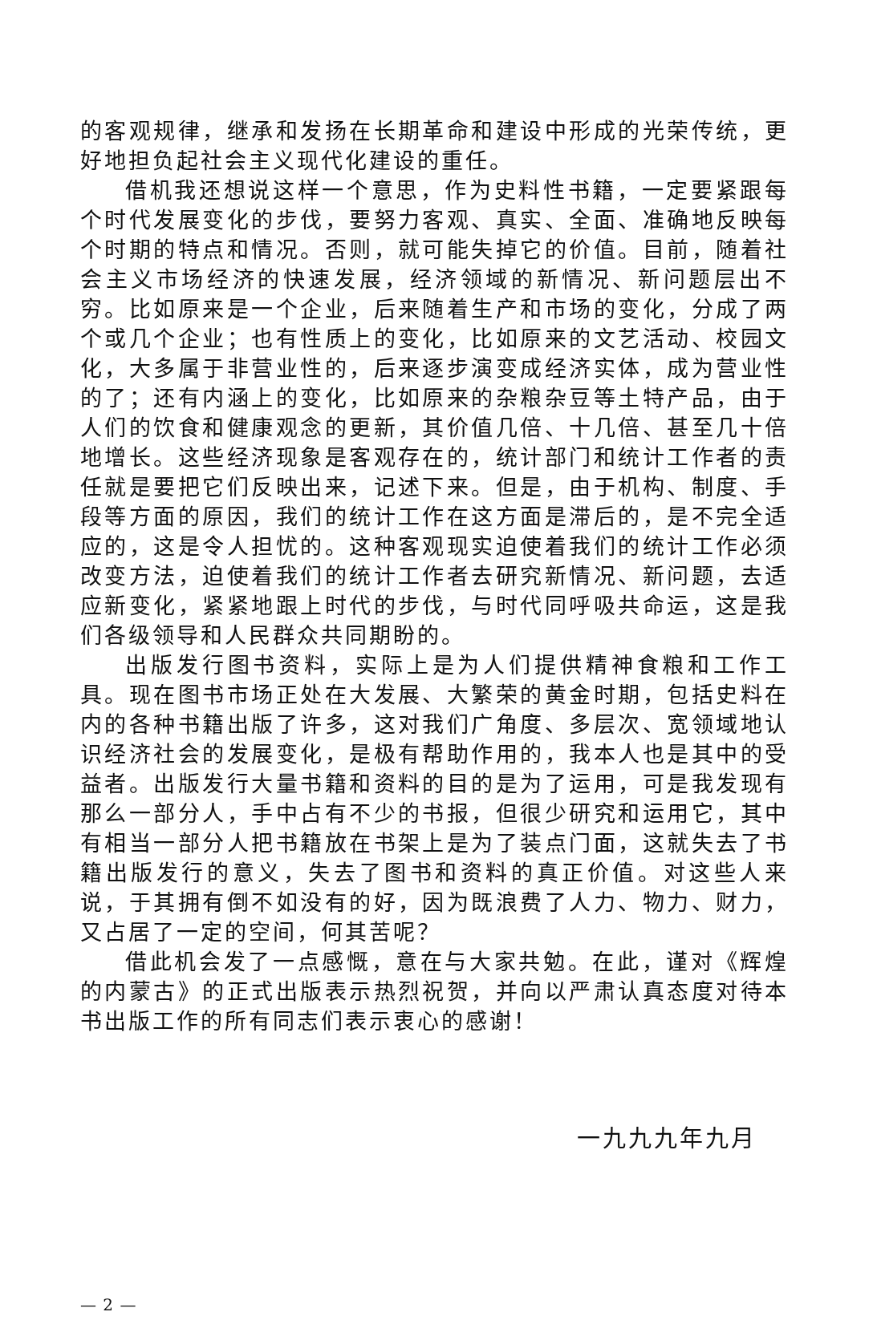的客观规律，继承和发扬在长期革命和建设中形成的光荣传统，更好地担负起社会主义现代化建设的重任。
借机我还想说这样一个意思，作为史料性书籍，一定要紧跟每个时代发展变化的步伐，要努力客观、真实、全面、准确地反映每个时期的特点和情况。否则，就可能失掉它的价值。目前，随着社会主义市场经济的快速发展，经济领域的新情况、新问题层出不穷。比如原来是一个企业，后来随着生产和市场的变化，分成了两个或几个企业；也有性质上的变化，比如原来的文艺活动、校园文化，大多属于非营业性的，后来逐步演变成经济实体，成为营业性的了；还有内涵上的变化，比如原来的杂粮杂豆等土特产品，由于人们的饮食和健康观念的更新，其价值几倍、十几倍、甚至几十倍地增长。这些经济现象是客观存在的，统计部门和统计工作者的责任就是要把它们反映出来，记述下来。但是，由于机构、制度、手段等方面的原因，我们的统计工作在这方面是滞后的，是不完全适应的，这是令人担忧的。这种客观现实迫使着我们的统计工作必须改变方法，迫使着我们的统计工作者去研究新情况、新问题，去适应新变化，紧紧地跟上时代的步伐，与时代同呼吸共命运，这是我们各级领导和人民群众共同期盼的。
出版发行图书资料，实际上是为人们提供精神食粮和工作工具。现在图书市场正处在大发展、大繁荣的黄金时期，包括史料在内的各种书籍出版了许多，这对我们广角度、多层次、宽领域地认识经济社会的发展变化，是极有帮助作用的，我本人也是其中的受益者。出版发行大量书籍和资料的目的是为了运用，可是我发现有那么一部分人，手中占有不少的书报，但很少研究和运用它，其中有相当一部分人把书籍放在书架上是为了装点门面，这就失去了书籍出版发行的意义，失去了图书和资料的真正价值。对这些人来说，于其拥有倒不如没有的好，因为既浪费了人力、物力、财力，又占居了一定的空间，何其苦呢？
借此机会发了一点感慨，意在与大家共勉。在此，谨对《辉煌的内蒙古》的正式出版表示热烈祝贺，并向以严肃认真态度对待本书出版工作的所有同志们表示衷心的感谢！
一九九九年九月
— 2 —